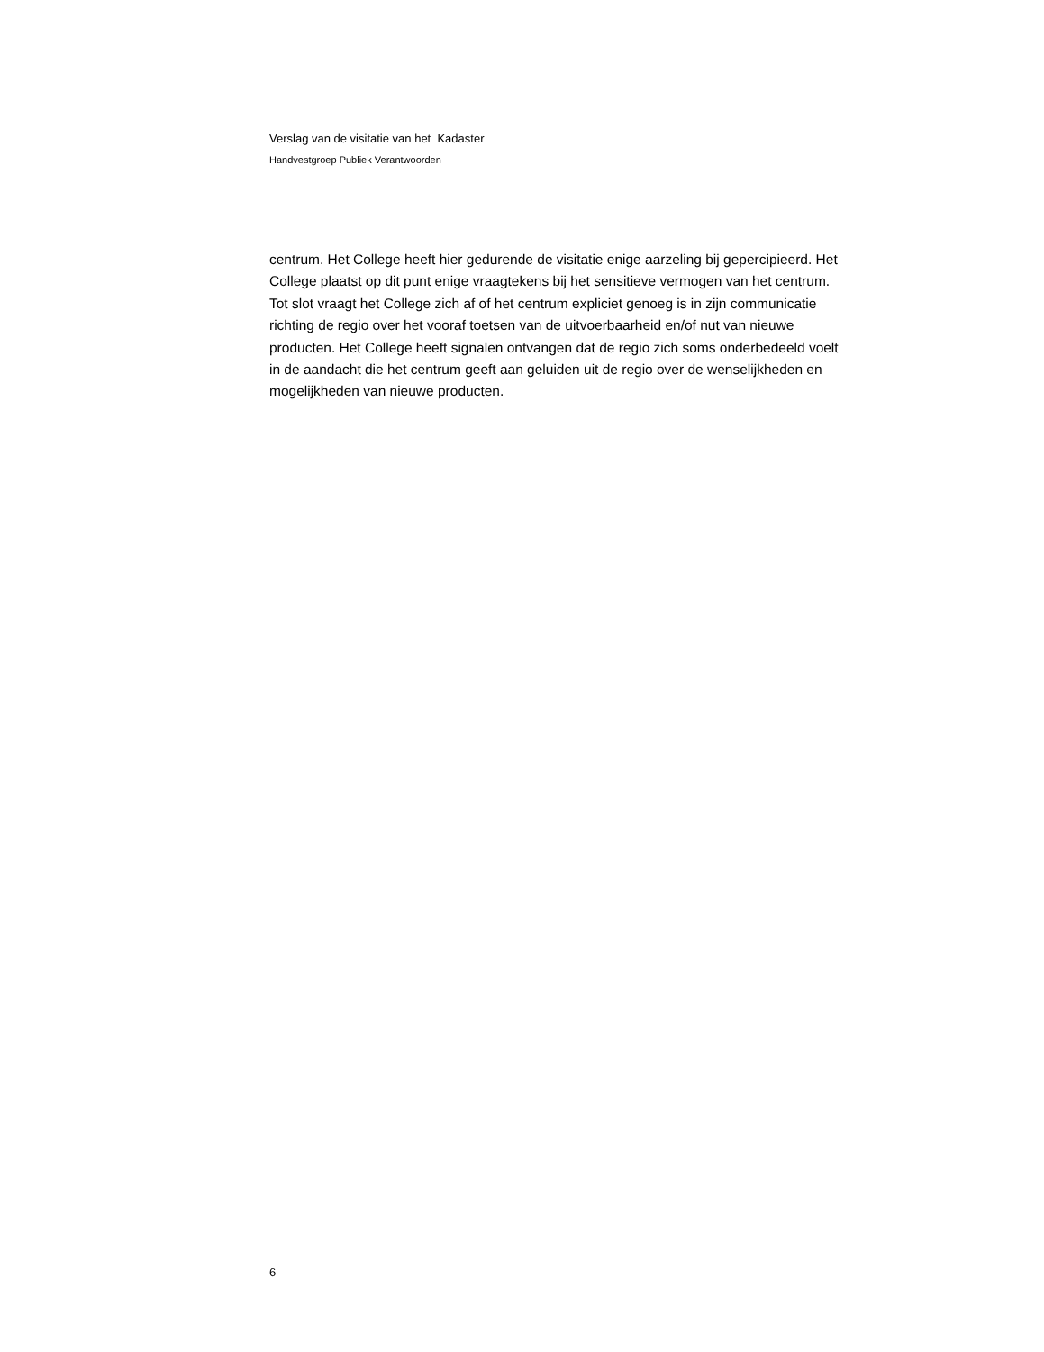Verslag van de visitatie van het Kadaster
Handvestgroep Publiek Verantwoorden
centrum. Het College heeft hier gedurende de visitatie enige aarzeling bij gepercipieerd. Het College plaatst op dit punt enige vraagtekens bij het sensitieve vermogen van het centrum.
Tot slot vraagt het College zich af of het centrum expliciet genoeg is in zijn communicatie richting de regio over het vooraf toetsen van de uitvoerbaarheid en/of nut van nieuwe producten. Het College heeft signalen ontvangen dat de regio zich soms onderbedeeld voelt in de aandacht die het centrum geeft aan geluiden uit de regio over de wenselijkheden en mogelijkheden van nieuwe producten.
6